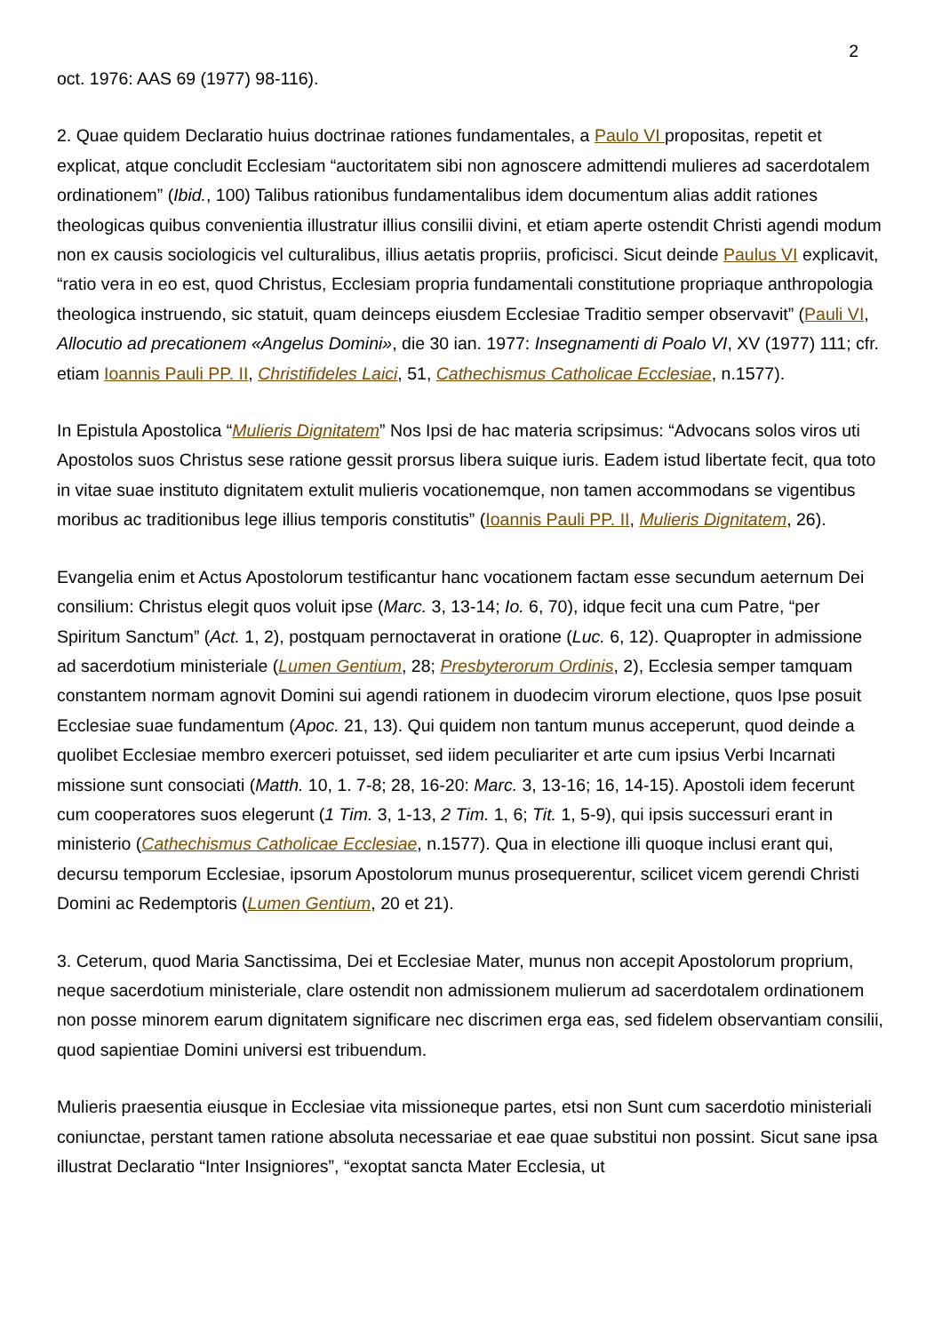2
oct. 1976: AAS 69 (1977) 98-116).
2. Quae quidem Declaratio huius doctrinae rationes fundamentales, a Paulo VI propositas, repetit et explicat, atque concludit Ecclesiam “auctoritatem sibi non agnoscere admittendi mulieres ad sacerdotalem ordinationem” (Ibid., 100) Talibus rationibus fundamentalibus idem documentum alias addit rationes theologicas quibus convenientia illustratur illius consilii divini, et etiam aperte ostendit Christi agendi modum non ex causis sociologicis vel culturalibus, illius aetatis propriis, proficisci. Sicut deinde Paulus VI explicavit, “ratio vera in eo est, quod Christus, Ecclesiam propria fundamentali constitutione propriaque anthropologia theologica instruendo, sic statuit, quam deinceps eiusdem Ecclesiae Traditio semper observavit” (Pauli VI, Allocutio ad precationem «Angelus Domini», die 30 ian. 1977: Insegnamenti di Poalo VI, XV (1977) 111; cfr. etiam Ioannis Pauli PP. II, Christifideles Laici, 51, Cathechismus Catholicae Ecclesiae, n.1577).
In Epistula Apostolica “Mulieris Dignitatem” Nos Ipsi de hac materia scripsimus: “Advocans solos viros uti Apostolos suos Christus sese ratione gessit prorsus libera suique iuris. Eadem istud libertate fecit, qua toto in vitae suae instituto dignitatem extulit mulieris vocationemque, non tamen accommodans se vigentibus moribus ac traditionibus lege illius temporis constitutis” (Ioannis Pauli PP. II, Mulieris Dignitatem, 26).
Evangelia enim et Actus Apostolorum testificantur hanc vocationem factam esse secundum aeternum Dei consilium: Christus elegit quos voluit ipse (Marc. 3, 13-14; Io. 6, 70), idque fecit una cum Patre, “per Spiritum Sanctum” (Act. 1, 2), postquam pernoctaverat in oratione (Luc. 6, 12). Quapropter in admissione ad sacerdotium ministeriale (Lumen Gentium, 28; Presbyterorum Ordinis, 2), Ecclesia semper tamquam constantem normam agnovit Domini sui agendi rationem in duodecim virorum electione, quos Ipse posuit Ecclesiae suae fundamentum (Apoc. 21, 13). Qui quidem non tantum munus acceperunt, quod deinde a quolibet Ecclesiae membro exerceri potuisset, sed iidem peculiariter et arte cum ipsius Verbi Incarnati missione sunt consociati (Matth. 10, 1. 7-8; 28, 16-20: Marc. 3, 13-16; 16, 14-15). Apostoli idem fecerunt cum cooperatores suos elegerunt (1 Tim. 3, 1-13, 2 Tim. 1, 6; Tit. 1, 5-9), qui ipsis successuri erant in ministerio (Cathechismus Catholicae Ecclesiae, n.1577). Qua in electione illi quoque inclusi erant qui, decursu temporum Ecclesiae, ipsorum Apostolorum munus prosequerentur, scilicet vicem gerendi Christi Domini ac Redemptoris (Lumen Gentium, 20 et 21).
3. Ceterum, quod Maria Sanctissima, Dei et Ecclesiae Mater, munus non accepit Apostolorum proprium, neque sacerdotium ministeriale, clare ostendit non admissionem mulierum ad sacerdotalem ordinationem non posse minorem earum dignitatem significare nec discrimen erga eas, sed fidelem observantiam consilii, quod sapientiae Domini universi est tribuendum.
Mulieris praesentia eiusque in Ecclesiae vita missioneque partes, etsi non Sunt cum sacerdotio ministeriali coniunctae, perstant tamen ratione absoluta necessariae et eae quae substitui non possint. Sicut sane ipsa illustrat Declaratio “Inter Insigniores”, “exoptat sancta Mater Ecclesia, ut